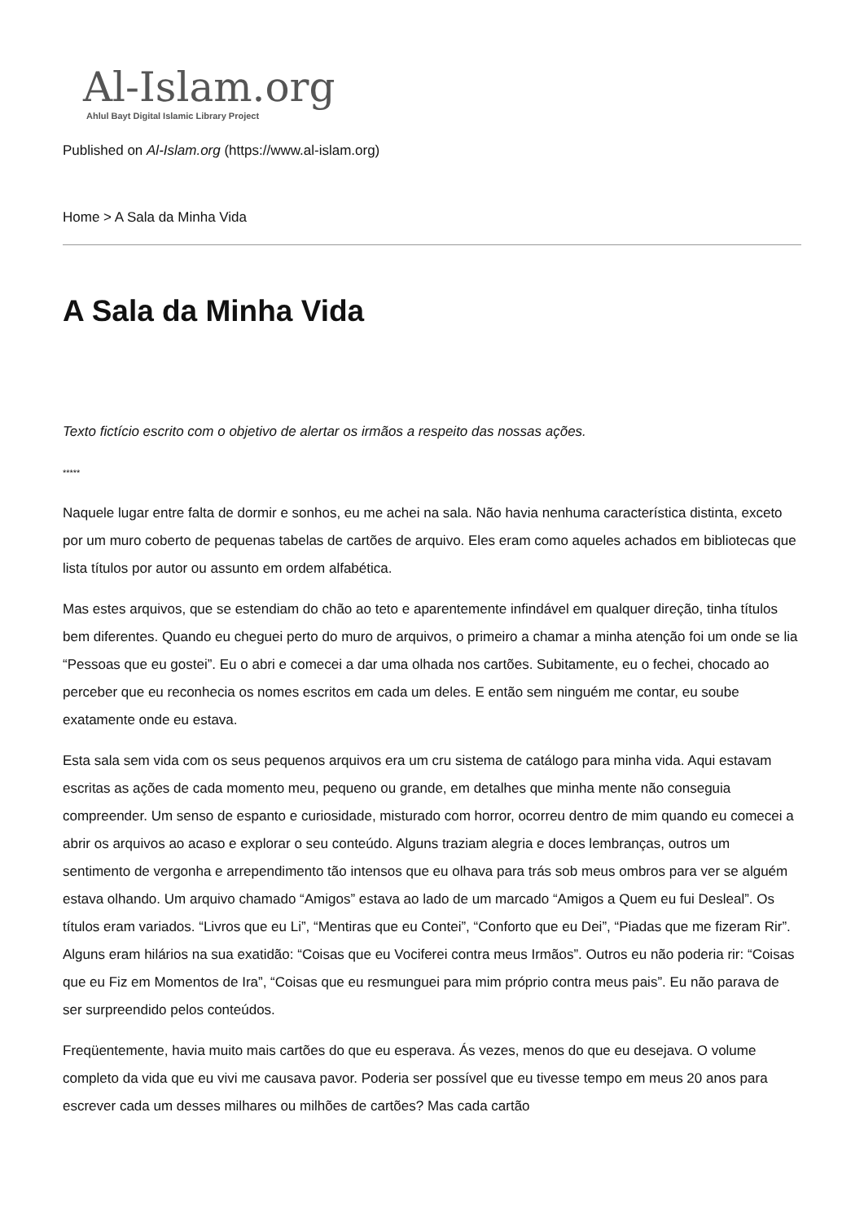Al-Islam.org
Ahlul Bayt Digital Islamic Library Project
Published on Al-Islam.org (https://www.al-islam.org)
Home > A Sala da Minha Vida
A Sala da Minha Vida
Texto fictício escrito com o objetivo de alertar os irmãos a respeito das nossas ações.
*****
Naquele lugar entre falta de dormir e sonhos, eu me achei na sala. Não havia nenhuma característica distinta, exceto por um muro coberto de pequenas tabelas de cartões de arquivo. Eles eram como aqueles achados em bibliotecas que lista títulos por autor ou assunto em ordem alfabética.
Mas estes arquivos, que se estendiam do chão ao teto e aparentemente infindável em qualquer direção, tinha títulos bem diferentes. Quando eu cheguei perto do muro de arquivos, o primeiro a chamar a minha atenção foi um onde se lia “Pessoas que eu gostei”. Eu o abri e comecei a dar uma olhada nos cartões. Subitamente, eu o fechei, chocado ao perceber que eu reconhecia os nomes escritos em cada um deles. E então sem ninguém me contar, eu soube exatamente onde eu estava.
Esta sala sem vida com os seus pequenos arquivos era um cru sistema de catálogo para minha vida. Aqui estavam escritas as ações de cada momento meu, pequeno ou grande, em detalhes que minha mente não conseguia compreender. Um senso de espanto e curiosidade, misturado com horror, ocorreu dentro de mim quando eu comecei a abrir os arquivos ao acaso e explorar o seu conteúdo. Alguns traziam alegria e doces lembranças, outros um sentimento de vergonha e arrependimento tão intensos que eu olhava para trás sob meus ombros para ver se alguém estava olhando. Um arquivo chamado “Amigos” estava ao lado de um marcado “Amigos a Quem eu fui Desleal”. Os títulos eram variados. “Livros que eu Li”, “Mentiras que eu Contei”, “Conforto que eu Dei”, “Piadas que me fizeram Rir”. Alguns eram hilários na sua exatidão: “Coisas que eu Vociferei contra meus Irmãos”. Outros eu não poderia rir: “Coisas que eu Fiz em Momentos de Ira”, “Coisas que eu resmunguei para mim próprio contra meus pais”. Eu não parava de ser surpreendido pelos conteúdos.
Freqüentemente, havia muito mais cartões do que eu esperava. Ás vezes, menos do que eu desejava. O volume completo da vida que eu vivi me causava pavor. Poderia ser possível que eu tivesse tempo em meus 20 anos para escrever cada um desses milhares ou milhões de cartões? Mas cada cartão